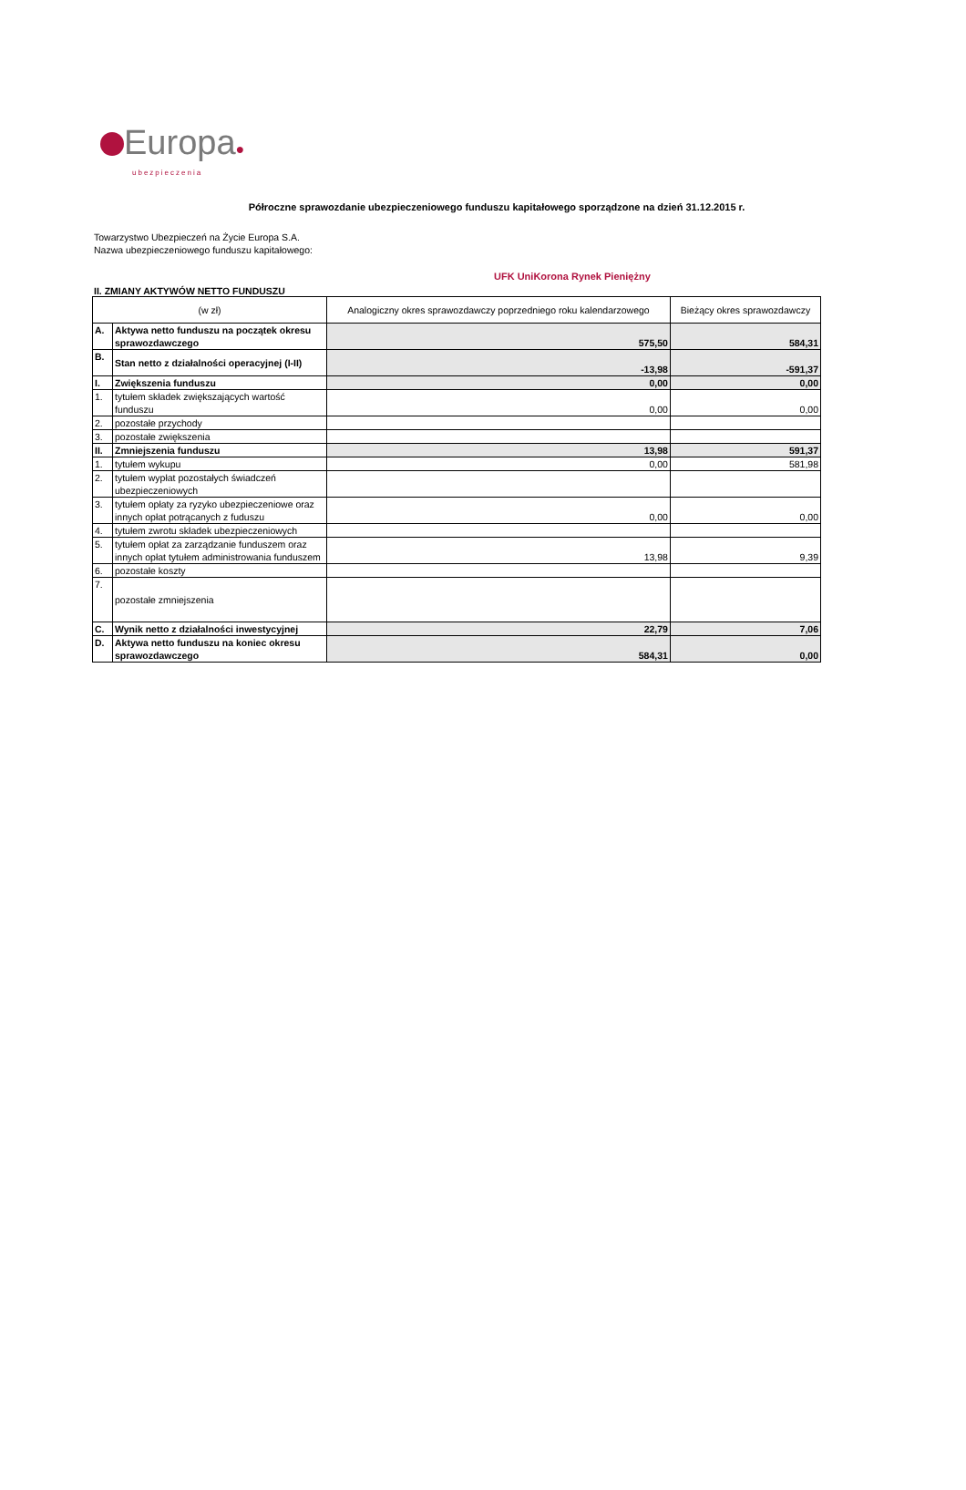Europa●
ubezpieczenia
Półroczne sprawozdanie ubezpieczeniowego funduszu kapitałowego sporządzone na dzień 31.12.2015 r.
Towarzystwo Ubezpieczeń na Życie Europa S.A.
Nazwa ubezpieczeniowego funduszu kapitałowego:
UFK UniKorona Rynek Pieniężny
II. ZMIANY AKTYWÓW NETTO FUNDUSZU
| (w zł) | | Analogiczny okres sprawozdawczy poprzedniego roku kalendarzowego | Bieżący okres sprawozdawczy |
| --- | --- | --- | --- |
| A. | Aktywa netto funduszu na początek okresu sprawozdawczego | 575,50 | 584,31 |
| B. | Stan netto z działalności operacyjnej (I-II) | -13,98 | -591,37 |
| I. | Zwiększenia funduszu | 0,00 | 0,00 |
| 1. | tytułem składek zwiększających wartość funduszu | 0,00 | 0,00 |
| 2. | pozostałe przychody | | |
| 3. | pozostałe zwiększenia | | |
| II. | Zmniejszenia funduszu | 13,98 | 591,37 |
| 1. | tytułem wykupu | 0,00 | 581,98 |
| 2. | tytułem wypłat pozostałych świadczeń ubezpieczeniowych | | |
| 3. | tytułem opłaty za ryzyko ubezpieczeniowe oraz innych opłat potrącanych z fuduszu | 0,00 | 0,00 |
| 4. | tytułem zwrotu składek ubezpieczeniowych | | |
| 5. | tytułem opłat za zarządzanie funduszem oraz innych opłat tytułem administrowania funduszem | 13,98 | 9,39 |
| 6. | pozostałe koszty | | |
| 7. | pozostałe zmniejszenia | | |
| C. | Wynik netto z działalności inwestycyjnej | 22,79 | 7,06 |
| D. | Aktywa netto funduszu na koniec okresu sprawozdawczego | 584,31 | 0,00 |